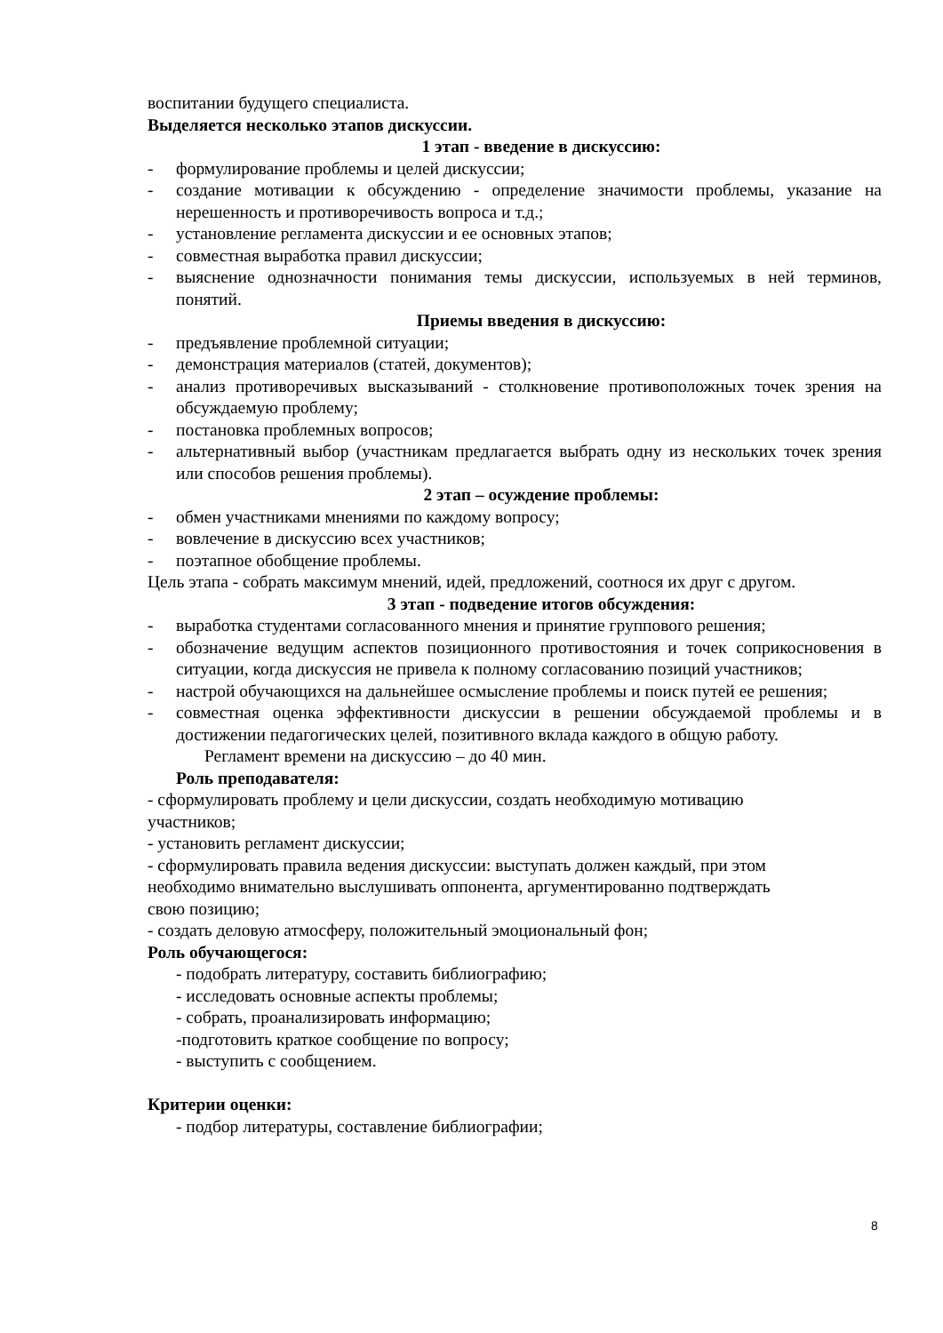воспитании будущего специалиста.
Выделяется несколько этапов дискуссии.
1 этап - введение в дискуссию:
- формулирование проблемы и целей дискуссии;
- создание мотивации к обсуждению - определение значимости проблемы, указание на нерешенность и противоречивость вопроса и т.д.;
- установление регламента дискуссии и ее основных этапов;
- совместная выработка правил дискуссии;
- выяснение однозначности понимания темы дискуссии, используемых в ней терминов, понятий.
Приемы введения в дискуссию:
- предъявление проблемной ситуации;
- демонстрация материалов (статей, документов);
- анализ противоречивых высказываний - столкновение противоположных точек зрения на обсуждаемую проблему;
- постановка проблемных вопросов;
- альтернативный выбор (участникам предлагается выбрать одну из нескольких точек зрения или способов решения проблемы).
2 этап – осуждение проблемы:
- обмен участниками мнениями по каждому вопросу;
- вовлечение в дискуссию всех участников;
- поэтапное обобщение проблемы.
Цель этапа - собрать максимум мнений, идей, предложений, соотнося их друг с другом.
3 этап - подведение итогов обсуждения:
- выработка студентами согласованного мнения и принятие группового решения;
- обозначение ведущим аспектов позиционного противостояния и точек соприкосновения в ситуации, когда дискуссия не привела к полному согласованию позиций участников;
- настрой обучающихся на дальнейшее осмысление проблемы и поиск путей ее решения;
- совместная оценка эффективности дискуссии в решении обсуждаемой проблемы и в достижении педагогических целей, позитивного вклада каждого в общую работу.
Регламент времени на дискуссию – до 40 мин.
Роль преподавателя:
- сформулировать проблему и цели дискуссии, создать необходимую мотивацию
участников;
- установить регламент дискуссии;
- сформулировать правила ведения дискуссии: выступать должен каждый, при этом
необходимо внимательно выслушивать оппонента, аргументированно подтверждать
свою позицию;
- создать деловую атмосферу, положительный эмоциональный фон;
Роль обучающегося:
- подобрать литературу, составить библиографию;
- исследовать основные аспекты проблемы;
- собрать, проанализировать информацию;
-подготовить краткое сообщение по вопросу;
- выступить с сообщением.
Критерии оценки:
- подбор литературы, составление библиографии;
8